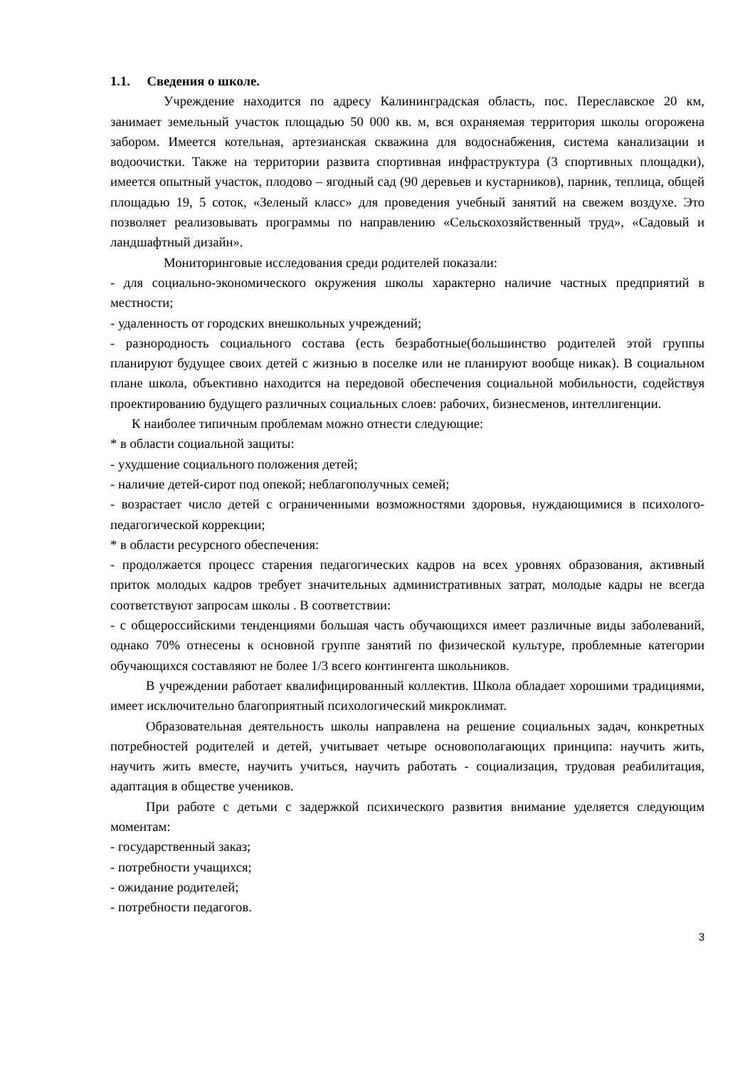1.1. Сведения о школе.
Учреждение находится по адресу Калининградская область, пос. Переславское 20 км, занимает земельный участок площадью 50 000 кв. м, вся охраняемая территория школы огорожена забором. Имеется котельная, артезианская скважина для водоснабжения, система канализации и водоочистки. Также на территории развита спортивная инфраструктура (3 спортивных площадки), имеется опытный участок, плодово – ягодный сад (90 деревьев и кустарников), парник, теплица, общей площадью 19, 5 соток, «Зеленый класс» для проведения учебный занятий на свежем воздухе. Это позволяет реализовывать программы по направлению «Сельскохозяйственный труд», «Садовый и ландшафтный дизайн».
Мониторинговые исследования среди родителей показали:
- для социально-экономического окружения школы характерно наличие частных предприятий в местности;
- удаленность от городских внешкольных учреждений;
- разнородность социального состава (есть безработные(большинство родителей этой группы планируют будущее своих детей с жизнью в поселке или не планируют вообще никак). В социальном плане школа, объективно находится на передовой обеспечения социальной мобильности, содействуя проектированию будущего различных социальных слоев: рабочих, бизнесменов, интеллигенции.
К наиболее типичным проблемам можно отнести следующие:
* в области социальной защиты:
- ухудшение социального положения детей;
- наличие детей-сирот под опекой; неблагополучных семей;
- возрастает число детей с ограниченными возможностями здоровья, нуждающимися в психолого-педагогической коррекции;
* в области ресурсного обеспечения:
- продолжается процесс старения педагогических кадров на всех уровнях образования, активный приток молодых кадров требует значительных административных затрат, молодые кадры не всегда соответствуют запросам школы . В соответствии:
- с общероссийскими тенденциями большая часть обучающихся имеет различные виды заболеваний, однако 70% отнесены к основной группе занятий по физической культуре, проблемные категории обучающихся составляют не более 1/3 всего контингента школьников.
В учреждении работает квалифицированный коллектив. Школа обладает хорошими традициями, имеет исключительно благоприятный психологический микроклимат.
Образовательная деятельность школы направлена на решение социальных задач, конкретных потребностей родителей и детей, учитывает четыре основополагающих принципа: научить жить, научить жить вместе, научить учиться, научить работать - социализация, трудовая реабилитация, адаптация в обществе учеников.
При работе с детьми с задержкой психического развития внимание уделяется следующим моментам:
- государственный заказ;
- потребности учащихся;
- ожидание родителей;
- потребности педагогов.
3